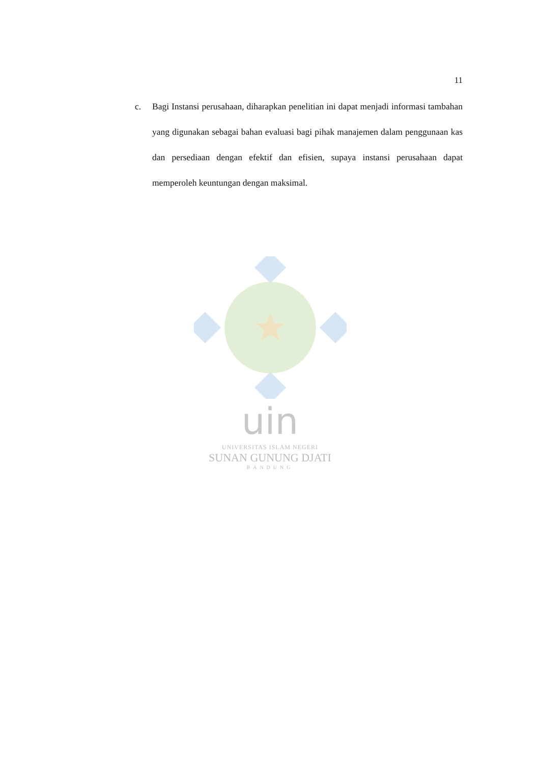11
c. Bagi Instansi perusahaan, diharapkan penelitian ini dapat menjadi informasi tambahan yang digunakan sebagai bahan evaluasi bagi pihak manajemen dalam penggunaan kas dan persediaan dengan efektif dan efisien, supaya instansi perusahaan dapat memperoleh keuntungan dengan maksimal.
uin
UNIVERSITAS ISLAM NEGERI
SUNAN GUNUNG DJATI
BANDUNG